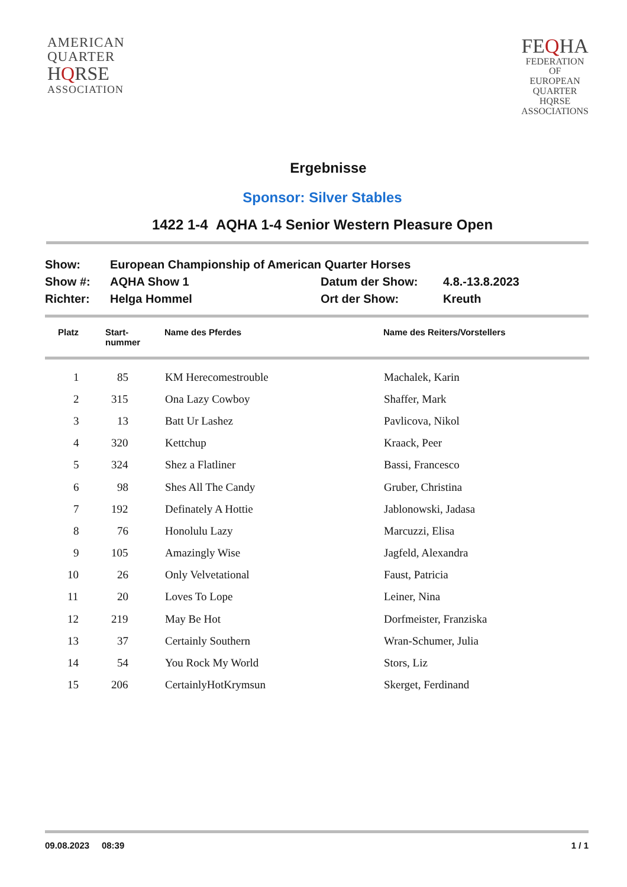AMERICAN
QUARTER
HQRSE
ASSOCIATION
FEQHA
FEDERATION
OF
EUROPEAN
QUARTER
HQRSE
ASSOCIATIONS
Ergebnisse
Sponsor: Silver Stables
1422 1-4 AQHA 1-4 Senior Western Pleasure Open
| Show: | European Championship of American Quarter Horses | | |
| Show #: | AQHA Show 1 | Datum der Show: | 4.8.-13.8.2023 |
| Richter: | Helga Hommel | Ort der Show: | Kreuth |
| Platz | Start- nummer | Name des Pferdes | Name des Reiters/Vorstellers |
| --- | --- | --- | --- |
| 1 | 85 | KM Herecomestrouble | Machalek, Karin |
| 2 | 315 | Ona Lazy Cowboy | Shaffer, Mark |
| 3 | 13 | Batt Ur Lashez | Pavlicova, Nikol |
| 4 | 320 | Kettchup | Kraack, Peer |
| 5 | 324 | Shez a Flatliner | Bassi, Francesco |
| 6 | 98 | Shes All The Candy | Gruber, Christina |
| 7 | 192 | Definately A Hottie | Jablonowski, Jadasa |
| 8 | 76 | Honolulu Lazy | Marcuzzi, Elisa |
| 9 | 105 | Amazingly Wise | Jagfeld, Alexandra |
| 10 | 26 | Only Velvetational | Faust, Patricia |
| 11 | 20 | Loves To Lope | Leiner, Nina |
| 12 | 219 | May Be Hot | Dorfmeister, Franziska |
| 13 | 37 | Certainly Southern | Wran-Schumer, Julia |
| 14 | 54 | You Rock My World | Stors, Liz |
| 15 | 206 | CertainlyHotKrymsun | Skerget, Ferdinand |
09.08.2023 08:39 1 / 1